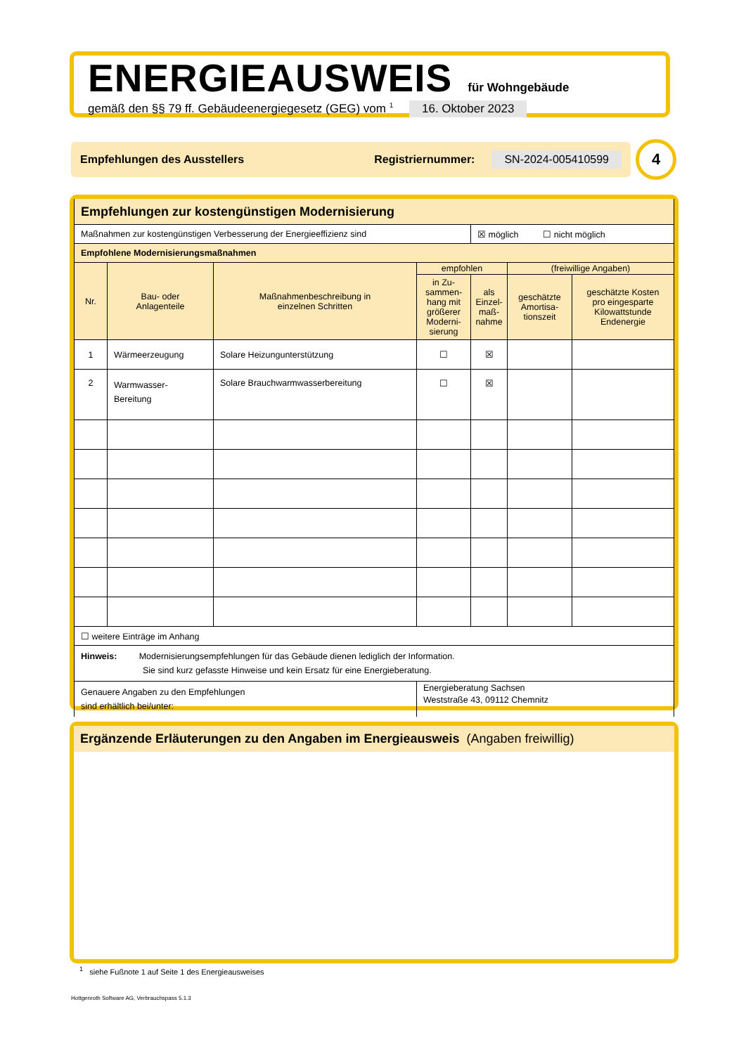ENERGIEAUSWEIS für Wohngebäude
gemäß den §§ 79 ff. Gebäudeenergiegesetz (GEG) vom <sup>1</sup> 16. Oktober 2023
Empfehlungen des Ausstellers Registriernummer: SN-2024-005410599 4
| Empfehlungen zur kostengünstigen Modernisierung | | | | | | |
| Maßnahmen zur kostengünstigen Verbesserung der Energieeffizienz sind | | | | ☒ möglich ☐ nicht möglich | | |
| Empfohlene Modernisierungsmaßnahmen | | | | | | |
| Nr. | Bau- oder Anlagenteile | Maßnahmenbeschreibung in einzelnen Schritten | empfohlen | | (freiwillige Angaben) | |
| | | | in Zu- sammen- hang mit größerer Moderni- sierung | als Einzel- maß- nahme | geschätzte Amortisa- tionszeit | geschätzte Kosten pro eingesparte Kilowattstunde Endenergie |
| 1 | Wärmeerzeugung | Solare Heizungunterstützung | ☐ | ☒ | | |
| 2 | Warmwasser- Bereitung | Solare Brauchwarmwasserbereitung | ☐ | ☒ | | |
| ☐ weitere Einträge im Anhang | | | | | | |
| Hinweis: Modernisierungsempfehlungen für das Gebäude dienen lediglich der Information. Sie sind kurz gefasste Hinweise und kein Ersatz für eine Energieberatung. | | | | | | |
| Genauere Angaben zu den Empfehlungen sind erhältlich bei/unter: | | | Energieberatung Sachsen Weststraße 43, 09112 Chemnitz | | | |
Ergänzende Erläuterungen zu den Angaben im Energieausweis (Angaben freiwillig)
<sup>1</sup> siehe Fußnote 1 auf Seite 1 des Energieausweises
Hottgenroth Software AG, Verbrauchspass 5.1.3